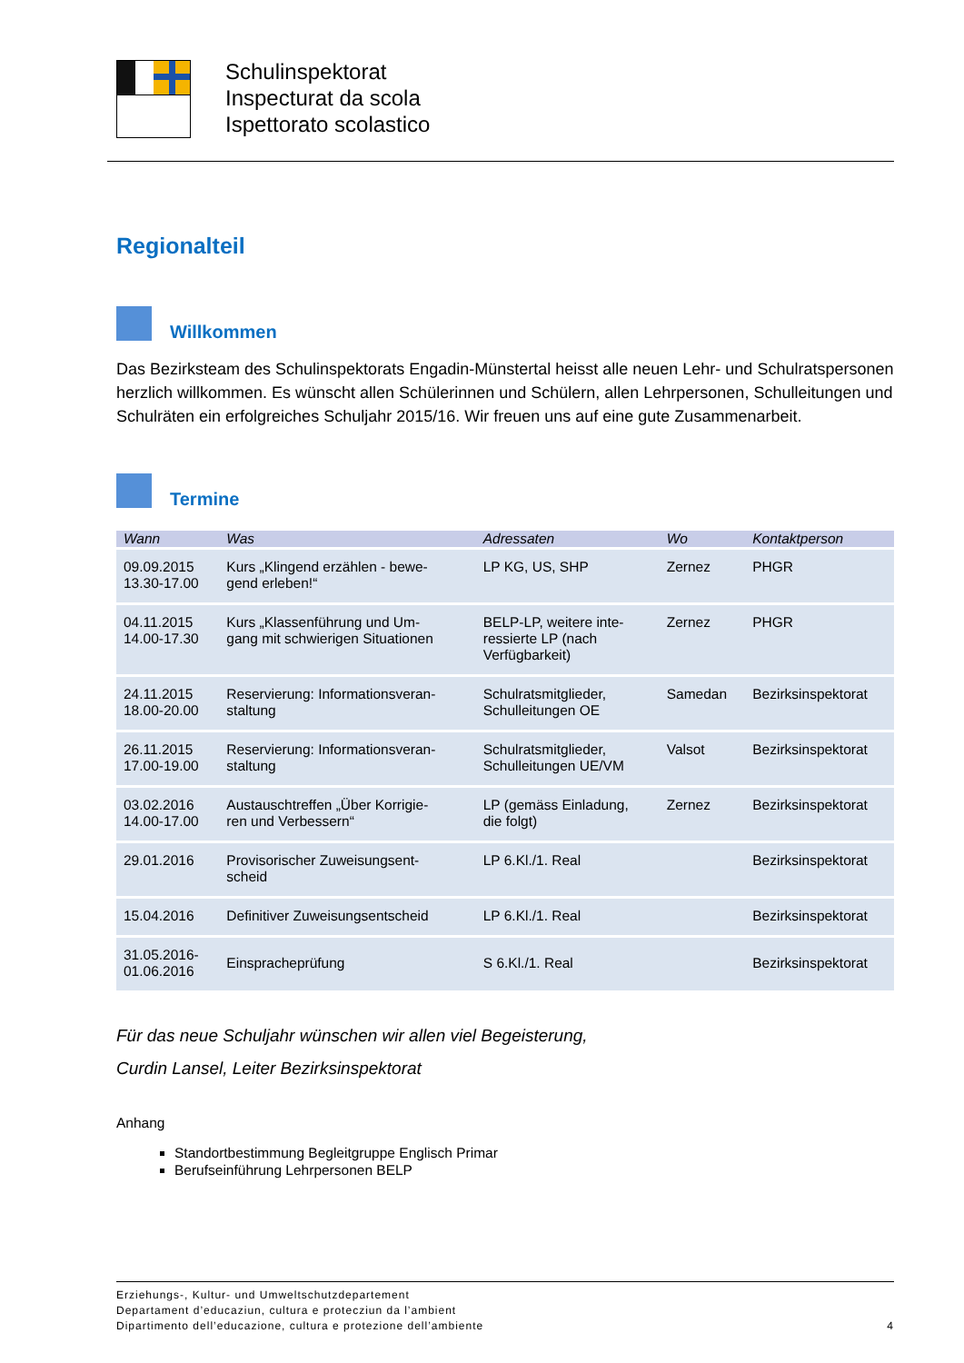Schulinspektorat
Inspecturat da scola
Ispettorato scolastico
Regionalteil
Willkommen
Das Bezirksteam des Schulinspektorats Engadin-Münstertal heisst alle neuen Lehr- und Schulrats­personen herzlich willkommen. Es wünscht allen Schülerinnen und Schülern, allen Lehrpersonen, Schulleitungen und Schulräten ein erfolgreiches Schuljahr 2015/16. Wir freuen uns auf eine gute Zusammenarbeit.
Termine
| Wann | Was | Adressaten | Wo | Kontaktperson |
| --- | --- | --- | --- | --- |
| 09.09.2015 13.30-17.00 | Kurs „Klingend erzählen - bewe- gend erleben!“ | LP KG, US, SHP | Zernez | PHGR |
| 04.11.2015 14.00-17.30 | Kurs „Klassenführung und Um- gang mit schwierigen Situationen | BELP-LP, weitere inte- ressierte LP (nach Verfügbarkeit) | Zernez | PHGR |
| 24.11.2015 18.00-20.00 | Reservierung: Informationsveran- staltung | Schulratsmitglieder, Schulleitungen OE | Samedan | Bezirksinspektorat |
| 26.11.2015 17.00-19.00 | Reservierung: Informationsveran- staltung | Schulratsmitglieder, Schulleitungen UE/VM | Valsot | Bezirksinspektorat |
| 03.02.2016 14.00-17.00 | Austauschtreffen „Über Korrigie- ren und Verbessern“ | LP (gemäss Einladung, die folgt) | Zernez | Bezirksinspektorat |
| 29.01.2016 | Provisorischer Zuweisungsent- scheid | LP 6.Kl./1. Real | | Bezirksinspektorat |
| 15.04.2016 | Definitiver Zuweisungsentscheid | LP 6.Kl./1. Real | | Bezirksinspektorat |
| 31.05.2016- 01.06.2016 | Einsprache­prüfung | S 6.Kl./1. Real | | Bezirksinspektorat |
Für das neue Schuljahr wünschen wir allen viel Begeisterung,
Curdin Lansel, Leiter Bezirksinspektorat
Anhang
Standortbestimmung Begleitgruppe Englisch Primar
Berufseinführung Lehrpersonen BELP
Erziehungs-, Kultur- und Umweltschutzdepartement
Departament d’educaziun, cultura e protecziun da l’ambient
Dipartimento dell’educazione, cultura e protezione dell’ambiente 4